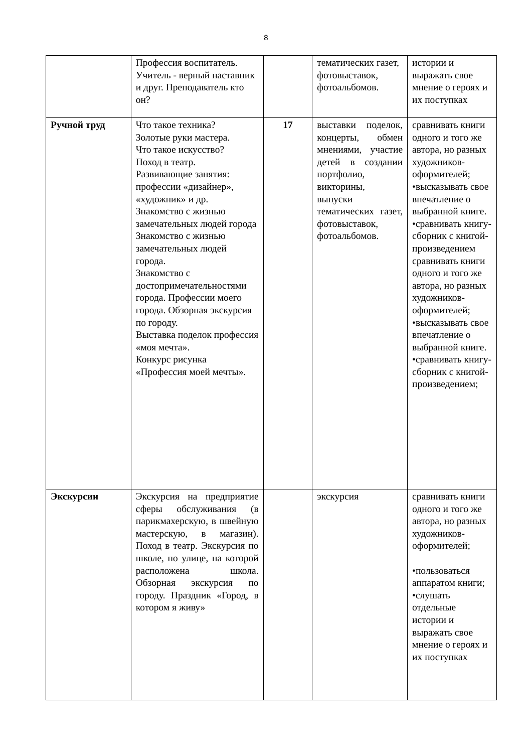8
| | Профессия воспитатель. Учитель - верный наставник и друг. Преподаватель кто он? | | тематических газет, фотовыставок, фотоальбомов. | истории и выражать свое мнение о героях и их поступках |
| Ручной труд | Что такое техника? Золотые руки мастера. Что такое искусство? Поход в театр. Развивающие занятия: профессии «дизайнер», «художник» и др. Знакомство с жизнью замечательных людей города Знакомство с жизнью замечательных людей города. Знакомство с достопримечательностями города. Профессии моего города. Обзорная экскурсия по городу. Выставка поделок профессия «моя мечта». Конкурс рисунка «Профессия моей мечты». | 17 | выставки поделок, концерты, обмен мнениями, участие детей в создании портфолио, викторины, выпуски тематических газет, фотовыставок, фотоальбомов. | сравнивать книги одного и того же автора, но разных художников-оформителей; •высказывать свое впечатление о выбранной книге. •сравнивать книгу-сборник с книгой-произведением сравнивать книги одного и того же автора, но разных художников-оформителей; •высказывать свое впечатление о выбранной книге. •сравнивать книгу-сборник с книгой-произведением; |
| Экскурсии | Экскурсия на предприятие сферы обслуживания (в парикмахерскую, в швейную мастерскую, в магазин). Поход в театр. Экскурсия по школе, по улице, на которой расположена школа. Обзорная экскурсия по городу. Праздник «Город, в котором я живу» | | экскурсия | сравнивать книги одного и того же автора, но разных художников-оформителей; •пользоваться аппаратом книги; •слушать отдельные истории и выражать свое мнение о героях и их поступках |